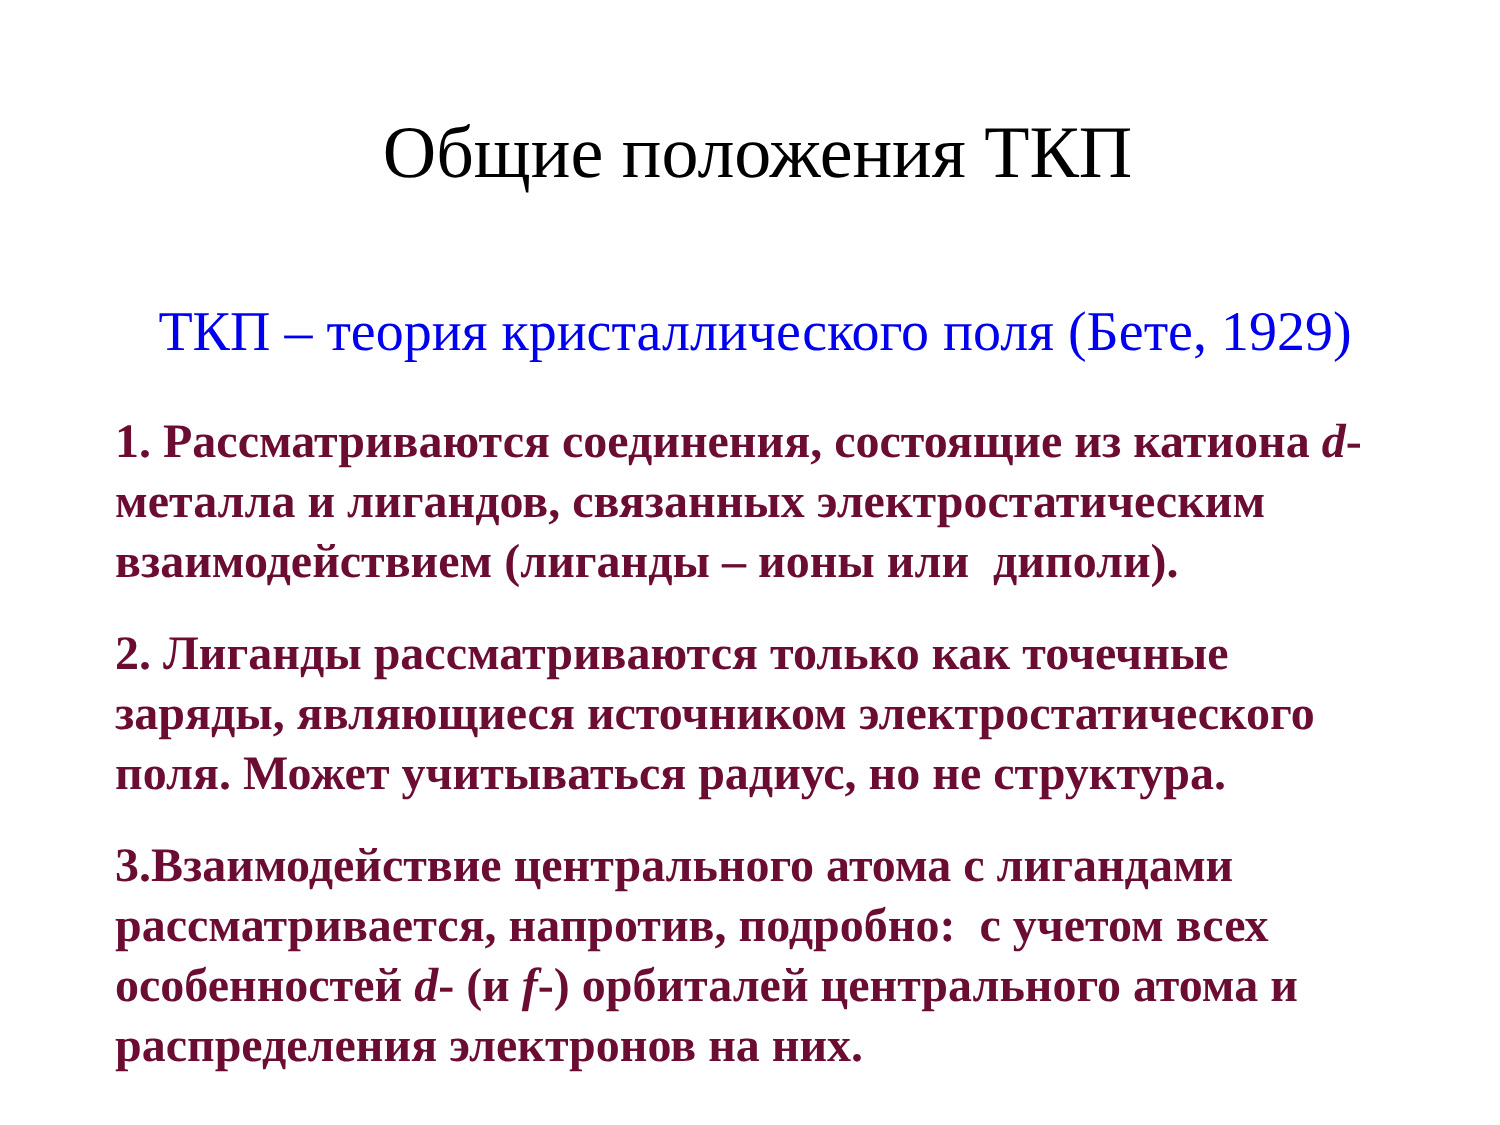Общие положения ТКП
ТКП – теория кристаллического поля (Бете, 1929)
1. Рассматриваются соединения, состоящие из катиона d-металла и лигандов, связанных электростатическим взаимодействием (лиганды – ионы или диполи).
2. Лиганды рассматриваются только как точечные заряды, являющиеся источником электростатического поля. Может учитываться радиус, но не структура.
3.Взаимодействие центрального атома с лигандами рассматривается, напротив, подробно: с учетом всех особенностей d- (и f-) орбиталей центрального атома и распределения электронов на них.